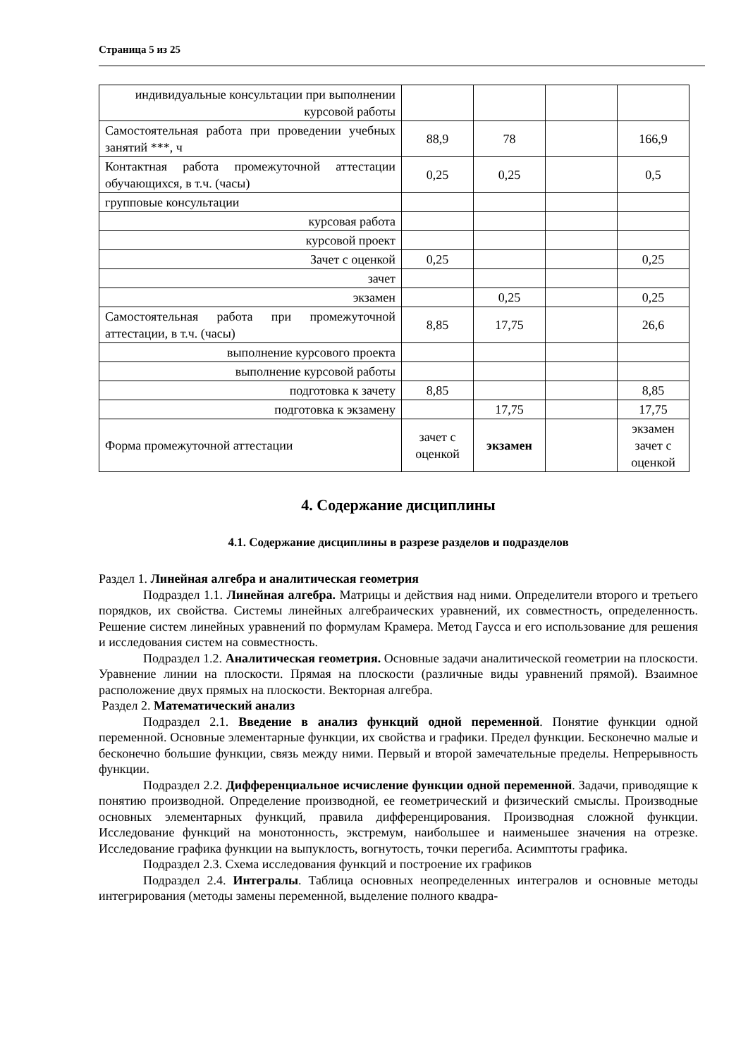Страница 5 из 25
| индивидуальные консультации при выполнении курсовой работы | | | | |
| Самостоятельная работа при проведении учебных занятий ***, ч | 88,9 | 78 | | 166,9 |
| Контактная работа промежуточной аттестации обучающихся, в т.ч. (часы) | 0,25 | 0,25 | | 0,5 |
| групповые консультации | | | | |
| курсовая работа | | | | |
| курсовой проект | | | | |
| Зачет с оценкой | 0,25 | | | 0,25 |
| зачет | | | | |
| экзамен | | 0,25 | | 0,25 |
| Самостоятельная работа при промежуточной аттестации, в т.ч. (часы) | 8,85 | 17,75 | | 26,6 |
| выполнение курсового проекта | | | | |
| выполнение курсовой работы | | | | |
| подготовка к зачету | 8,85 | | | 8,85 |
| подготовка к экзамену | | 17,75 | | 17,75 |
| Форма промежуточной аттестации | зачет с оценкой | экзамен | | экзамен зачет с оценкой |
4. Содержание дисциплины
4.1. Содержание дисциплины в разрезе разделов и подразделов
Раздел 1. Линейная алгебра и аналитическая геометрия
Подраздел 1.1. Линейная алгебра. Матрицы и действия над ними. Определители второго и третьего порядков, их свойства. Системы линейных алгебраических уравнений, их совместность, определенность. Решение систем линейных уравнений по формулам Крамера. Метод Гаусса и его использование для решения и исследования систем на совместность.
Подраздел 1.2. Аналитическая геометрия. Основные задачи аналитической геометрии на плоскости. Уравнение линии на плоскости. Прямая на плоскости (различные виды уравнений прямой). Взаимное расположение двух прямых на плоскости. Векторная алгебра.
Раздел 2. Математический анализ
Подраздел 2.1. Введение в анализ функций одной переменной. Понятие функции одной переменной. Основные элементарные функции, их свойства и графики. Предел функции. Бесконечно малые и бесконечно большие функции, связь между ними. Первый и второй замечательные пределы. Непрерывность функции.
Подраздел 2.2. Дифференциальное исчисление функции одной переменной. Задачи, приводящие к понятию производной. Определение производной, ее геометрический и физический смыслы. Производные основных элементарных функций, правила дифференцирования. Производная сложной функции. Исследование функций на монотонность, экстремум, наибольшее и наименьшее значения на отрезке. Исследование графика функции на выпуклость, вогнутость, точки перегиба. Асимптоты графика.
Подраздел 2.3. Схема исследования функций и построение их графиков
Подраздел 2.4. Интегралы. Таблица основных неопределенных интегралов и основные методы интегрирования (методы замены переменной, выделение полного квадра-